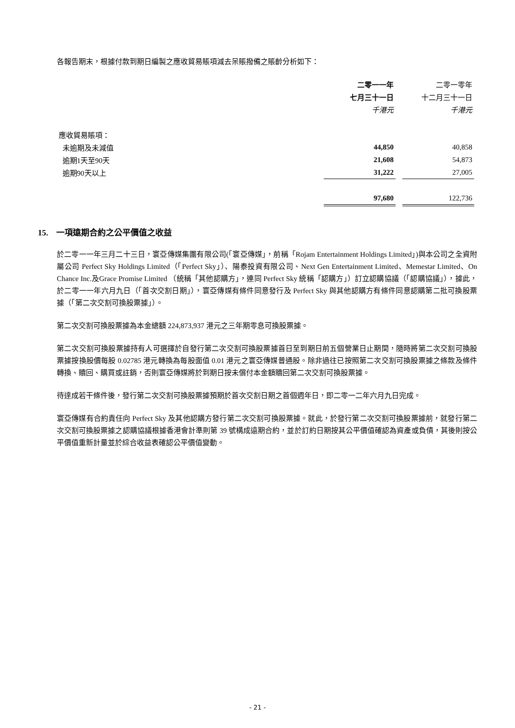各報告期末，根據付款到期日編製之應收貿易賬項減去呆賬撥備之賬齡分析如下：
| | 二零一一年 | | 二零一零年 |
| | 七月三十一日 | | 十二月三十一日 |
| | 千港元 | | 千港元 |
| 應收貿易賬項： | | | |
| 未逾期及未減值 | 44,850 | | 40,858 |
| 逾期1天至90天 | 21,608 | | 54,873 |
| 逾期90天以上 | 31,222 | | 27,005 |
| | 97,680 | | 122,736 |
15. 一項遠期合約之公平價值之收益
於二零一一年三月二十三日，寰亞傳媒集團有限公司(「寰亞傳媒」，前稱「Rojam Entertainment Holdings Limited」)與本公司之全資附屬公司 Perfect Sky Holdings Limited（「Perfect Sky」）、陽泰投資有限公司、Next Gen Entertainment Limited、Memestar Limited、On Chance Inc.及Grace Promise Limited （統稱「其他認購方」，連同 Perfect Sky 統稱「認購方」）訂立認購協議（「認購協議」），據此，於二零一一年六月九日（「首次交割日期」），寰亞傳媒有條件同意發行及 Perfect Sky 與其他認購方有條件同意認購第二批可換股票據（「第二次交割可換股票據」）。
第二次交割可換股票據為本金總額 224,873,937 港元之三年期零息可換股票據。
第二次交割可換股票據持有人可選擇於自發行第二次交割可換股票據首日至到期日前五個營業日止期間，隨時將第二次交割可換股票據按換股價每股 0.02785 港元轉換為每股面值 0.01 港元之寰亞傳媒普通股。除非過往已按照第二次交割可換股票據之條款及條件轉換、贖回、購買或註銷，否則寰亞傳媒將於到期日按未償付本金額贖回第二次交割可換股票據。
待達成若干條件後，發行第二次交割可換股票據預期於首次交割日期之首個週年日，即二零一二年六月九日完成。
寰亞傳媒有合約責任向 Perfect Sky 及其他認購方發行第二次交割可換股票據。就此，於發行第二次交割可換股票據前，就發行第二次交割可換股票據之認購協議根據香港會計準則第 39 號構成遠期合約，並於訂約日期按其公平價值確認為資產或負債，其後則按公平價值重新計量並於綜合收益表確認公平價值變動。
- 21 -